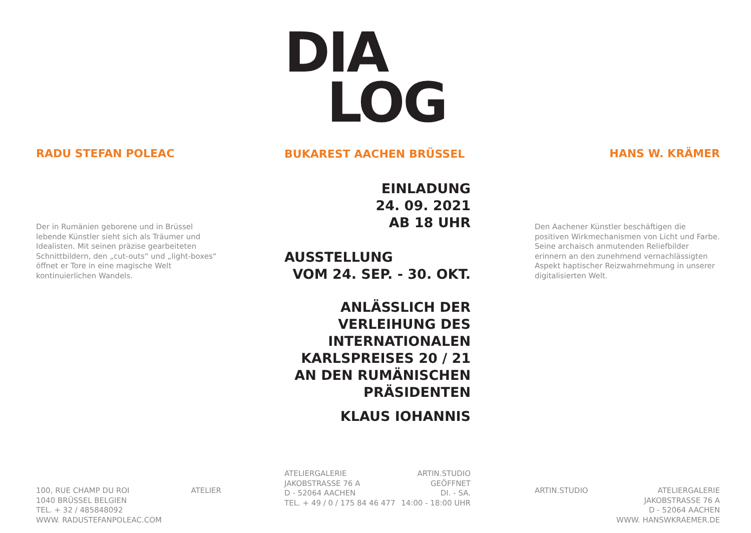RADU STEFAN POLEAC
Der in Rumänien geborene und in Brüssel lebende Künstler sieht sich als Träumer und Idealisten. Mit seinen präzise gearbeiteten Schnittbildern, den „cut-outs“ und „light-boxes“ öffnet er Tore in eine magische Welt kontinuierlichen Wandels.
100, RUE CHAMP DU ROI
1040 BRÜSSEL BELGIEN
TEL. + 32 / 485848092
WWW. RADUSTEFANPOLEAC.COM
ATELIER
DIA
LOG
BUKAREST AACHEN BRÜSSEL
EINLADUNG
24. 09. 2021
AB 18 UHR
AUSSTELLUNG
VOM 24. SEP. - 30. OKT.
ANLÄSSLICH DER
VERLEIHUNG DES
INTERNATIONALEN
KARLSPREISES 20 / 21
AN DEN RUMÄNISCHEN
PRÄSIDENTEN
KLAUS IOHANNIS
ATELIERGALERIE
JAKOBSTRASSE 76 A
D - 52064 AACHEN
TEL. + 49 / 0 / 175 84 46 477
ARTIN.STUDIO
GEÖFFNET
DI. - SA.
14:00 - 18:00 UHR
HANS W. KRÄMER
Den Aachener Künstler beschäftigen die positiven Wirkmechanismen von Licht und Farbe. Seine archaisch anmutenden Reliefbilder erinnern an den zunehmend vernachlässigten Aspekt haptischer Reizwahrnehmung in unserer digitalisierten Welt.
ARTIN.STUDIO ATELIERGALERIE
JAKOBSTRASSE 76 A
D - 52064 AACHEN
WWW. HANSWKRAEMER.DE